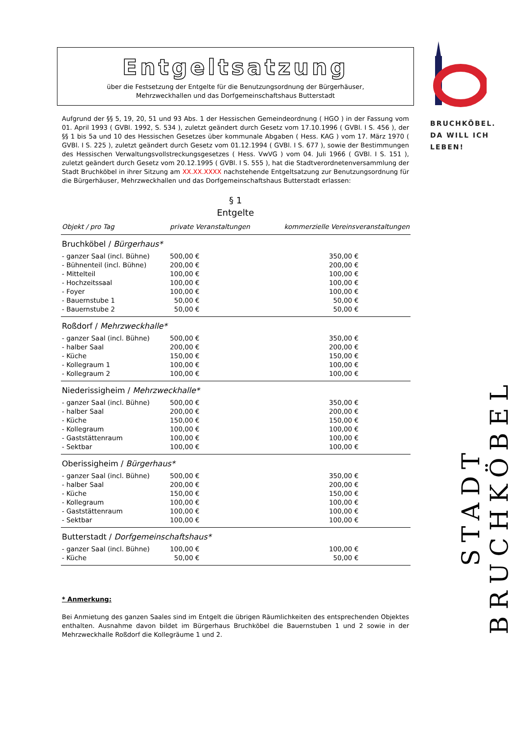Entgeltsatzung
über die Festsetzung der Entgelte für die Benutzungsordnung der Bürgerhäuser,
Mehrzweckhallen und das Dorfgemeinschaftshaus Butterstadt
Aufgrund der §§ 5, 19, 20, 51 und 93 Abs. 1 der Hessischen Gemeindeordnung ( HGO ) in der Fassung vom 01. April 1993 ( GVBl. 1992, S. 534 ), zuletzt geändert durch Gesetz vom 17.10.1996 ( GVBl. I S. 456 ), der §§ 1 bis 5a und 10 des Hessischen Gesetzes über kommunale Abgaben ( Hess. KAG ) vom 17. März 1970 ( GVBl. I S. 225 ), zuletzt geändert durch Gesetz vom 01.12.1994 ( GVBl. I S. 677 ), sowie der Bestimmungen des Hessischen Verwaltungsvollstreckungsgesetzes ( Hess. VwVG ) vom 04. Juli 1966 ( GVBl. I S. 151 ), zuletzt geändert durch Gesetz vom 20.12.1995 ( GVBl. I S. 555 ), hat die Stadtverordnetenversammlung der Stadt Bruchköbel in ihrer Sitzung am XX.XX.XXXX nachstehende Entgeltsatzung zur Benutzungsordnung für die Bürgerhäuser, Mehrzweckhallen und das Dorfgemeinschaftshaus Butterstadt erlassen:
§ 1
Entgelte
| Objekt / pro Tag | private Veranstaltungen | kommerzielle Vereinsveranstaltungen | |
| --- | --- | --- | --- |
| Bruchköbel / Bürgerhaus* | | | |
| - ganzer Saal (incl. Bühne) | 500,00 € | 350,00 € | |
| - Bühnenteil (incl. Bühne) | 200,00 € | 200,00 € | |
| - Mittelteil | 100,00 € | 100,00 € | |
| - Hochzeitssaal | 100,00 € | 100,00 € | |
| - Foyer | 100,00 € | 100,00 € | |
| - Bauernstube 1 | 50,00 € | 50,00 € | |
| - Bauernstube 2 | 50,00 € | 50,00 € | |
| Roßdorf / Mehrzweckhalle* | | | |
| - ganzer Saal (incl. Bühne) | 500,00 € | 350,00 € | |
| - halber Saal | 200,00 € | 200,00 € | |
| - Küche | 150,00 € | 150,00 € | |
| - Kollegraum 1 | 100,00 € | 100,00 € | |
| - Kollegraum 2 | 100,00 € | 100,00 € | |
| Niederissigheim / Mehrzweckhalle* | | | |
| - ganzer Saal (incl. Bühne) | 500,00 € | 350,00 € | |
| - halber Saal | 200,00 € | 200,00 € | |
| - Küche | 150,00 € | 150,00 € | |
| - Kollegraum | 100,00 € | 100,00 € | |
| - Gaststättenraum | 100,00 € | 100,00 € | |
| - Sektbar | 100,00 € | 100,00 € | |
| Oberissigheim / Bürgerhaus* | | | |
| - ganzer Saal (incl. Bühne) | 500,00 € | 350,00 € | |
| - halber Saal | 200,00 € | 200,00 € | |
| - Küche | 150,00 € | 150,00 € | |
| - Kollegraum | 100,00 € | 100,00 € | |
| - Gaststättenraum | 100,00 € | 100,00 € | |
| - Sektbar | 100,00 € | 100,00 € | |
| Butterstadt / Dorfgemeinschaftshaus* | | | |
| - ganzer Saal (incl. Bühne) | 100,00 € | 100,00 € | |
| - Küche | 50,00 € | 50,00 € | |
* Anmerkung:
Bei Anmietung des ganzen Saales sind im Entgelt die übrigen Räumlichkeiten des entsprechenden Objektes enthalten. Ausnahme davon bildet im Bürgerhaus Bruchköbel die Bauernstuben 1 und 2 sowie in der Mehrzweckhalle Roßdorf die Kollegräume 1 und 2.
BRUCHKÖBEL.
DA WILL ICH
LEBEN!
STADT BRUCHKÖBEL